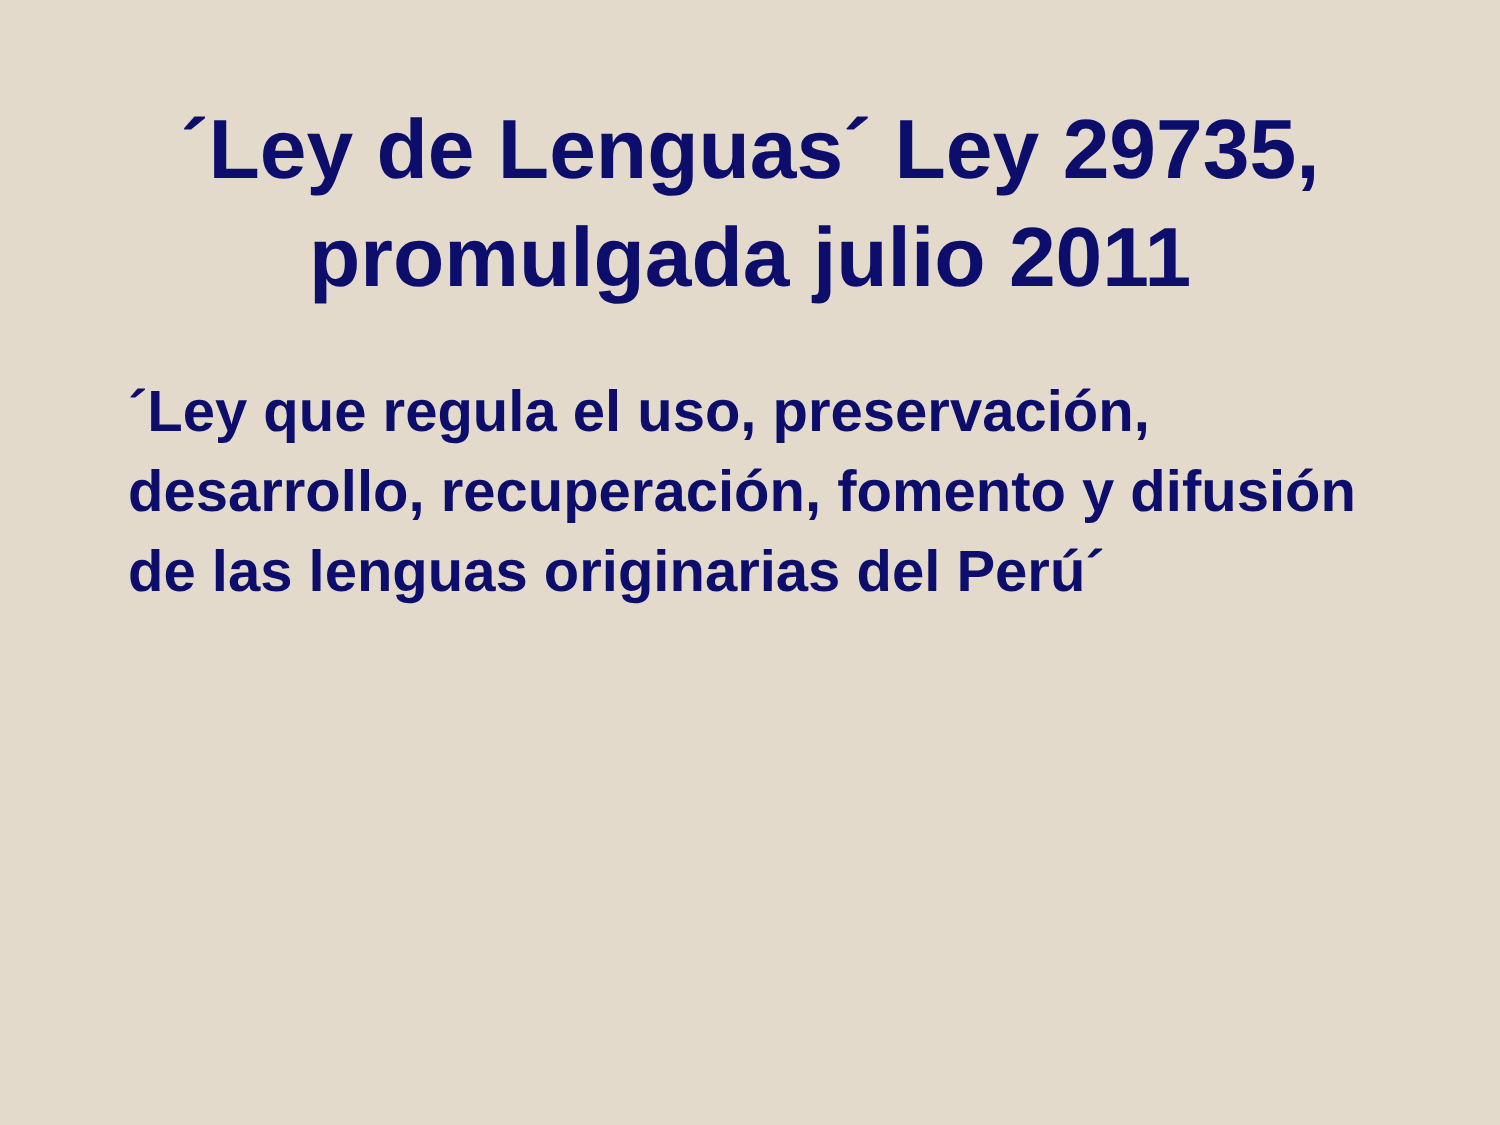´Ley de Lenguas´ Ley 29735,
promulgada julio 2011
´Ley que regula el uso, preservación, desarrollo, recuperación, fomento y difusión de las lenguas originarias del Perú´